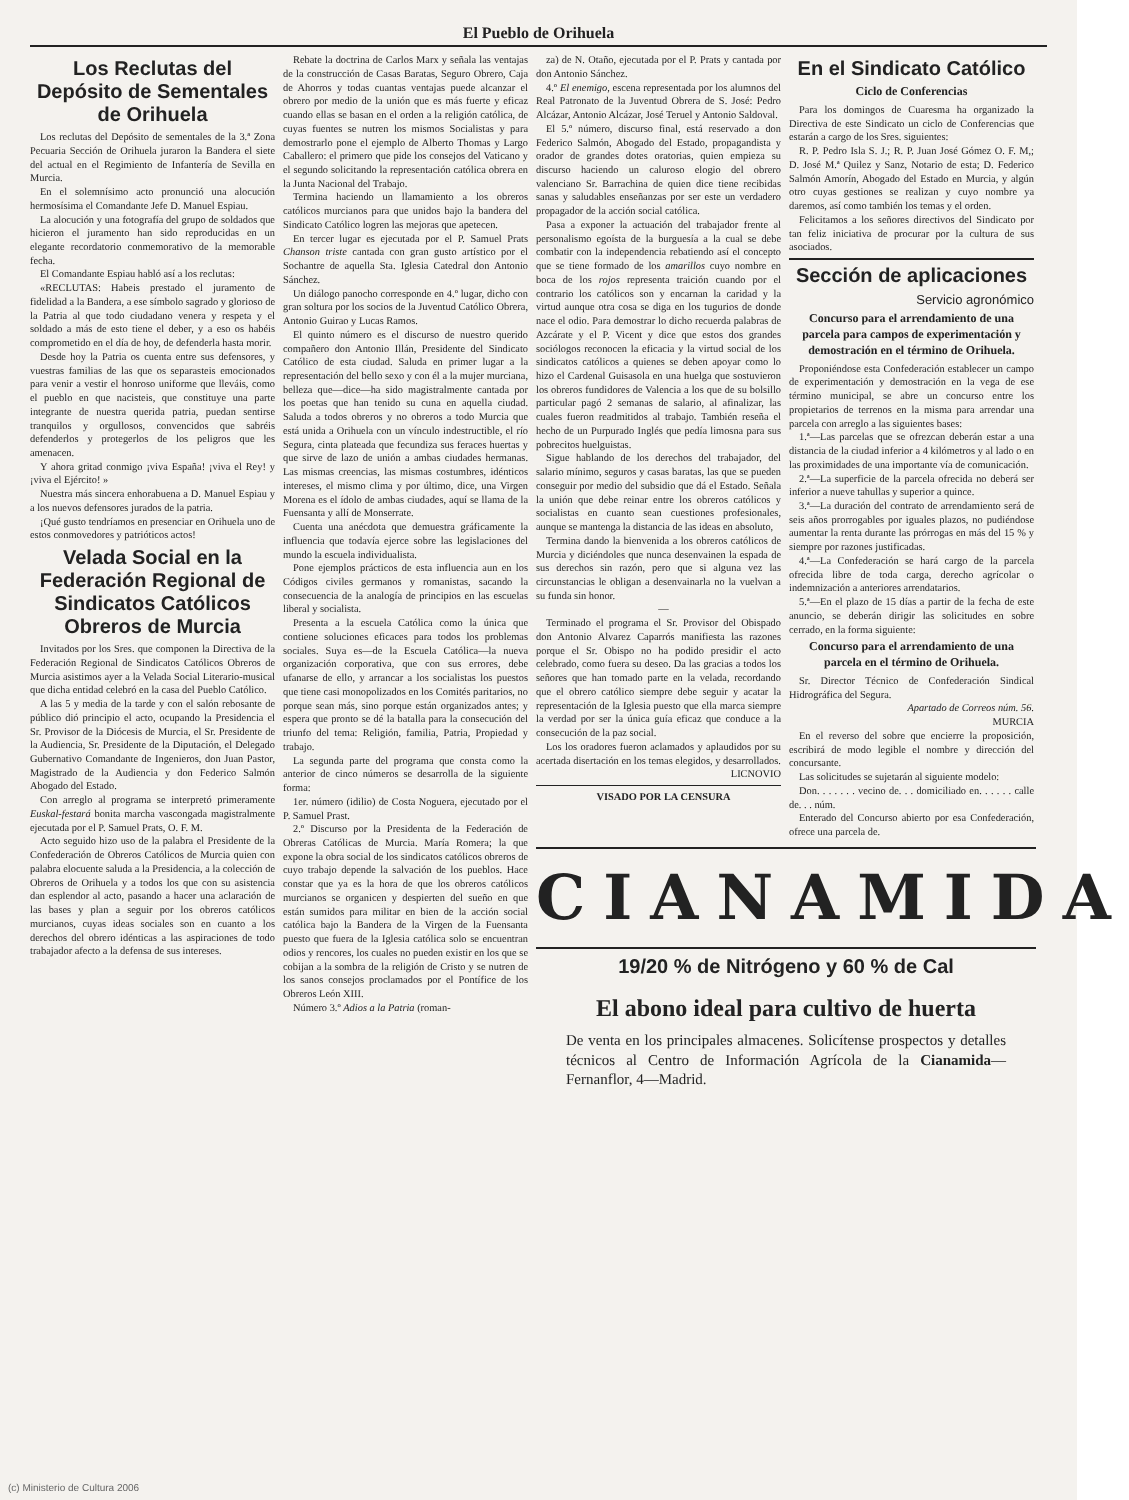El Pueblo de Orihuela
Los Reclutas del Depósito de Sementales de Orihuela
Los reclutas del Depósito de sementales de la 3.ª Zona Pecuaria Sección de Orihuela juraron la Bandera el siete del actual en el Regimiento de Infantería de Sevilla en Murcia.
En el solemnísimo acto pronunció una alocución hermosísima el Comandante Jefe D. Manuel Espiau.
La alocución y una fotografía del grupo de soldados que hicieron el juramento han sido reproducidas en un elegante recordatorio conmemorativo de la memorable fecha.
El Comandante Espiau habló así a los reclutas:
«RECLUTAS: Habeis prestado el juramento de fidelidad a la Bandera, a ese símbolo sagrado y glorioso de la Patria al que todo ciudadano venera y respeta y el soldado a más de esto tiene el deber, y a eso os habéis comprometido en el día de hoy, de defenderla hasta morir.
Desde hoy la Patria os cuenta entre sus defensores, y vuestras familias de las que os separasteis emocionados para venir a vestir el honroso uniforme que lleváis, como el pueblo en que nacisteis, que constituye una parte integrante de nuestra querida patria, puedan sentirse tranquilos y orgullosos, convencidos que sabréis defenderlos y protegerlos de los peligros que les amenacen.
Y ahora gritad conmigo ¡viva España! ¡viva el Rey! y ¡viva el Ejército! »
Nuestra más sincera enhorabuena a D. Manuel Espiau y a los nuevos defensores jurados de la patria.
¡Qué gusto tendríamos en presenciar en Orihuela uno de estos conmovedores y patrióticos actos!
Velada Social en la Federación Regional de Sindicatos Católicos Obreros de Murcia
Invitados por los Sres. que componen la Directiva de la Federación Regional de Sindicatos Católicos Obreros de Murcia asistimos ayer a la Velada Social Literario-musical que dicha entidad celebró en la casa del Pueblo Católico.
A las 5 y media de la tarde y con el salón rebosante de público dió principio el acto, ocupando la Presidencia el Sr. Provisor de la Diócesis de Murcia, el Sr. Presidente de la Audiencia, Sr. Presidente de la Diputación, el Delegado Gubernativo Comandante de Ingenieros, don Juan Pastor, Magistrado de la Audiencia y don Federico Salmón Abogado del Estado.
Con arreglo al programa se interpretó primeramente Euskal-festará bonita marcha vascongada magistralmente ejecutada por el P. Samuel Prats, O. F. M.
Acto seguido hizo uso de la palabra el Presidente de la Confederación de Obreros Católicos de Murcia quien con palabra elocuente saluda a la Presidencia, a la colección de Obreros de Orihuela y a todos los que con su asistencia dan esplendor al acto, pasando a hacer una aclaración de las bases y plan a seguir por los obreros católicos murcianos, cuyas ideas sociales son en cuanto a los derechos del obrero idénticas a las aspiraciones de todo trabajador afecto a la defensa de sus intereses.
Rebate la doctrina de Carlos Marx y señala las ventajas de la construcción de Casas Baratas, Seguro Obrero, Caja de Ahorros y todas cuantas ventajas puede alcanzar el obrero por medio de la unión que es más fuerte y eficaz cuando ellas se basan en el orden a la religión católica, de cuyas fuentes se nutren los mismos Socialistas y para demostrarlo pone el ejemplo de Alberto Thomas y Largo Caballero: el primero que pide los consejos del Vaticano y el segundo solicitando la representación católica obrera en la Junta Nacional del Trabajo.
Termina haciendo un llamamiento a los obreros católicos murcianos para que unidos bajo la bandera del Sindicato Católico logren las mejoras que apetecen.
En tercer lugar es ejecutada por el P. Samuel Prats Chanson triste cantada con gran gusto artístico por el Sochantre de aquella Sta. Iglesia Catedral don Antonio Sánchez.
Un diálogo panocho corresponde en 4.º lugar, dicho con gran soltura por los socios de la Juventud Católico Obrera, Antonio Guirao y Lucas Ramos.
El quinto número es el discurso de nuestro querido compañero don Antonio Illán, Presidente del Sindicato Católico de esta ciudad. Saluda en primer lugar a la representación del bello sexo y con él a la mujer murciana, belleza que—dice—ha sido magistralmente cantada por los poetas que han tenido su cuna en aquella ciudad. Saluda a todos obreros y no obreros a todo Murcia que está unida a Orihuela con un vínculo indestructible, el río Segura, cinta plateada que fecundiza sus feraces huertas y que sirve de lazo de unión a ambas ciudades hermanas. Las mismas creencias, las mismas costumbres, idénticos intereses, el mismo clima y por último, dice, una Virgen Morena es el ídolo de ambas ciudades, aquí se llama de la Fuensanta y allí de Monserrate.
Cuenta una anécdota que demuestra gráficamente la influencia que todavía ejerce sobre las legislaciones del mundo la escuela individualista.
Pone ejemplos prácticos de esta influencia aun en los Códigos civiles germanos y romanistas, sacando la consecuencia de la analogía de principios en las escuelas liberal y socialista.
Presenta a la escuela Católica como la única que contiene soluciones eficaces para todos los problemas sociales. Suya es—de la Escuela Católica—la nueva organización corporativa, que con sus errores, debe ufanarse de ello, y arrancar a los socialistas los puestos que tiene casi monopolizados en los Comités paritarios, no porque sean más, sino porque están organizados antes; y espera que pronto se dé la batalla para la consecución del triunfo del tema: Religión, familia, Patria, Propiedad y trabajo.
La segunda parte del programa que consta como la anterior de cinco números se desarrolla de la siguiente forma:
1er. número (idilio) de Costa Noguera, ejecutado por el P. Samuel Prast.
2.º Discurso por la Presidenta de la Federación de Obreras Católicas de Murcia. María Romera; la que expone la obra social de los sindicatos católicos obreros de cuyo trabajo depende la salvación de los pueblos. Hace constar que ya es la hora de que los obreros católicos murcianos se organicen y despierten del sueño en que están sumidos para militar en bien de la acción social católica bajo la Bandera de la Virgen de la Fuensanta puesto que fuera de la Iglesia católica solo se encuentran odios y rencores, los cuales no pueden existir en los que se cobijan a la sombra de la religión de Cristo y se nutren de los sanos consejos proclamados por el Pontífice de los Obreros León XIII.
Número 3.º Adios a la Patria (roman-
za) de N. Otaño, ejecutada por el P. Prats y cantada por don Antonio Sánchez.
4.º El enemigo, escena representada por los alumnos del Real Patronato de la Juventud Obrera de S. José: Pedro Alcázar, Antonio Alcázar, José Teruel y Antonio Saldoval.
El 5.º número, discurso final, está reservado a don Federico Salmón, Abogado del Estado, propagandista y orador de grandes dotes oratorias, quien empieza su discurso haciendo un caluroso elogio del obrero valenciano Sr. Barrachina de quien dice tiene recibidas sanas y saludables enseñanzas por ser este un verdadero propagador de la acción social católica.
Pasa a exponer la actuación del trabajador frente al personalismo egoísta de la burguesía a la cual se debe combatir con la independencia rebatiendo así el concepto que se tiene formado de los amarillos cuyo nombre en boca de los rojos representa traición cuando por el contrario los católicos son y encarnan la caridad y la virtud aunque otra cosa se diga en los tugurios de donde nace el odio. Para demostrar lo dicho recuerda palabras de Azcárate y el P. Vicent y dice que estos dos grandes sociólogos reconocen la eficacia y la virtud social de los sindicatos católicos a quienes se deben apoyar como lo hizo el Cardenal Guisasola en una huelga que sostuvieron los obreros fundidores de Valencia a los que de su bolsillo particular pagó 2 semanas de salario, al afinalizar, las cuales fueron readmitidos al trabajo. También reseña el hecho de un Purpurado Inglés que pedía limosna para sus pobrecitos huelguistas.
Sigue hablando de los derechos del trabajador, del salario mínimo, seguros y casas baratas, las que se pueden conseguir por medio del subsidio que dá el Estado. Señala la unión que debe reinar entre los obreros católicos y socialistas en cuanto sean cuestiones profesionales, aunque se mantenga la distancia de las ideas en absoluto,
Termina dando la bienvenida a los obreros católicos de Murcia y diciéndoles que nunca desenvainen la espada de sus derechos sin razón, pero que si alguna vez las circunstancias le obligan a desenvainarla no la vuelvan a su funda sin honor.
—
Terminado el programa el Sr. Provisor del Obispado don Antonio Alvarez Caparrós manifiesta las razones porque el Sr. Obispo no ha podido presidir el acto celebrado, como fuera su deseo. Da las gracias a todos los señores que han tomado parte en la velada, recordando que el obrero católico siempre debe seguir y acatar la representación de la Iglesia puesto que ella marca siempre la verdad por ser la única guía eficaz que conduce a la consecución de la paz social.
Los los oradores fueron aclamados y aplaudidos por su acertada disertación en los temas elegidos, y desarrollados.
LICNOVIO
VISADO POR LA CENSURA
En el Sindicato Católico
Ciclo de Conferencias
Para los domingos de Cuaresma ha organizado la Directiva de este Sindicato un ciclo de Conferencias que estarán a cargo de los Sres. siguientes:
R. P. Pedro Isla S. J.; R. P. Juan José Gómez O. F. M,; D. José M.ª Quilez y Sanz, Notario de esta; D. Federico Salmón Amorín, Abogado del Estado en Murcia, y algún otro cuyas gestiones se realizan y cuyo nombre ya daremos, así como también los temas y el orden.
Felicitamos a los señores directivos del Sindicato por tan feliz iniciativa de procurar por la cultura de sus asociados.
Sección de aplicaciones
Servicio agronómico
Concurso para el arrendamiento de una parcela para campos de experimentación y demostración en el término de Orihuela.
Proponiéndose esta Confederación establecer un campo de experimentación y demostración en la vega de ese término municipal, se abre un concurso entre los propietarios de terrenos en la misma para arrendar una parcela con arreglo a las siguientes bases:
1.ª—Las parcelas que se ofrezcan deberán estar a una distancia de la ciudad inferior a 4 kilómetros y al lado o en las proximidades de una importante vía de comunicación.
2.ª—La superficie de la parcela ofrecida no deberá ser inferior a nueve tahullas y superior a quince.
3.ª—La duración del contrato de arrendamiento será de seis años prorrogables por iguales plazos, no pudiéndose aumentar la renta durante las prórrogas en más del 15 % y siempre por razones justificadas.
4.ª—La Confederación se hará cargo de la parcela ofrecida libre de toda carga, derecho agrícolar o indemnización a anteriores arrendatarios.
5.ª—En el plazo de 15 días a partir de la fecha de este anuncio, se deberán dirigir las solicitudes en sobre cerrado, en la forma siguiente:
Concurso para el arrendamiento de una parcela en el término de Orihuela.
Sr. Director Técnico de Confederación Sindical Hidrográfica del Segura.
Apartado de Correos núm. 56.
MURCIA
En el reverso del sobre que encierre la proposición, escribirá de modo legible el nombre y dirección del concursante.
Las solicitudes se sujetarán al siguiente modelo:
Don. . . . . . . vecino de. . . domiciliado en. . . . . . calle de. . . núm.
Enterado del Concurso abierto por esa Confederación, ofrece una parcela de.
CIANAMIDA
19/20 % de Nitrógeno y 60 % de Cal
El abono ideal para cultivo de huerta
De venta en los principales almacenes. Solicítense prospectos y detalles técnicos al Centro de Información Agrícola de la Cianamida—Fernanflor, 4—Madrid.
(c) Ministerio de Cultura 2006